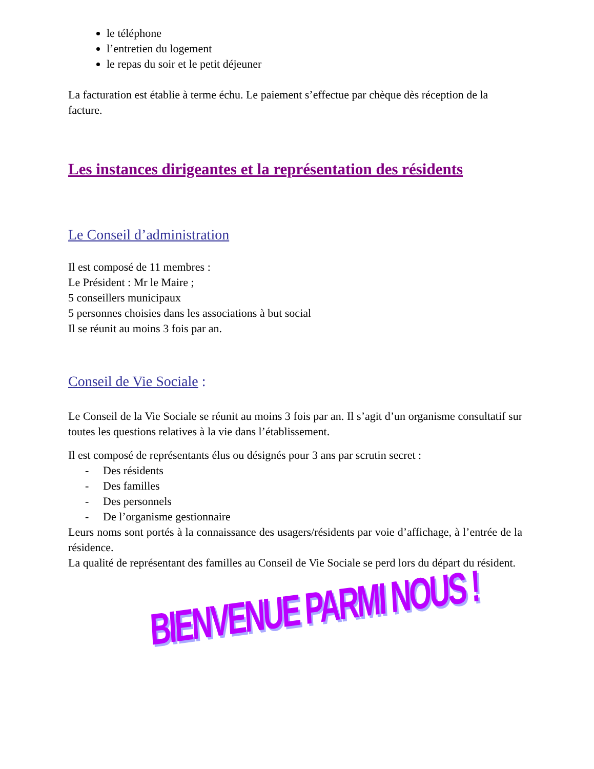le téléphone
l’entretien du logement
le repas du soir et le petit déjeuner
La facturation est établie à terme échu. Le paiement s’effectue par chèque dès réception de la facture.
Les instances dirigeantes et la représentation des résidents
Le Conseil d’administration
Il est composé de 11 membres :
Le Président : Mr le Maire ;
5 conseillers municipaux
5 personnes choisies dans les associations à but social
Il se réunit au moins 3 fois par an.
Conseil de Vie Sociale :
Le Conseil de la Vie Sociale se réunit au moins 3 fois par an. Il s’agit d’un organisme consultatif sur toutes les questions relatives à la vie dans l’établissement.
Il est composé de représentants élus ou désignés pour 3 ans par scrutin secret :
- Des résidents
- Des familles
- Des personnels
- De l’organisme gestionnaire
Leurs noms sont portés à la connaissance des usagers/résidents par voie d’affichage, à l’entrée de la résidence.
La qualité de représentant des familles au Conseil de Vie Sociale se perd lors du départ du résident.
BIENVENUE PARMI NOUS !